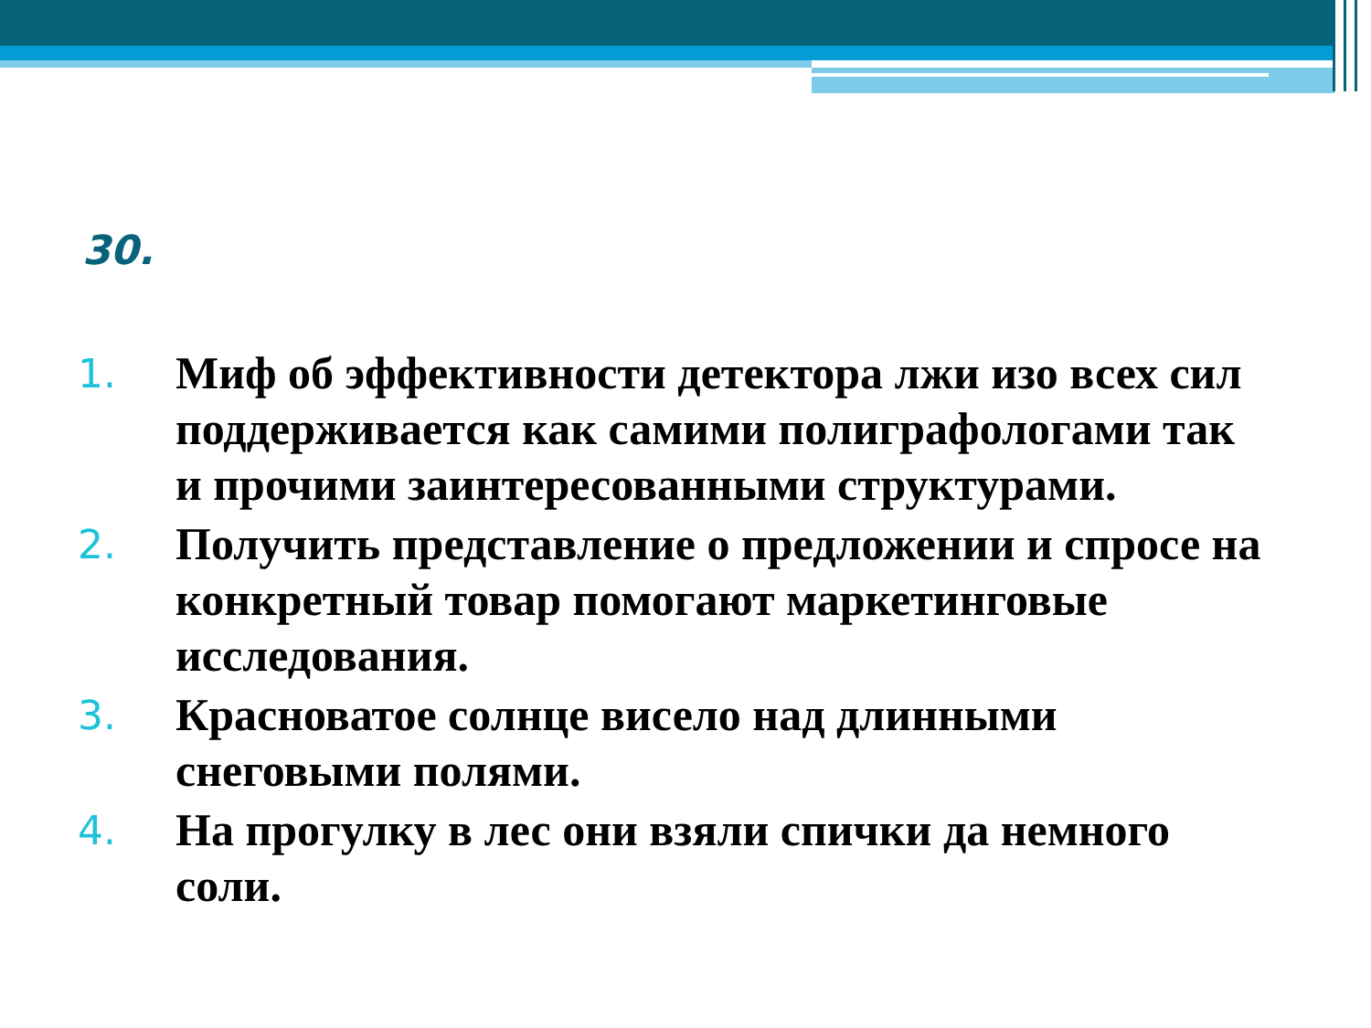30.
1. Миф об эффективности детектора лжи изо всех сил поддерживается как самими полиграфологами так и прочими заинтересованными структурами.
2. Получить представление о предложении и спросе на конкретный товар помогают маркетинговые исследования.
3. Красноватое солнце висело над длинными снеговыми полями.
4. На прогулку в лес они взяли спички да немного соли.